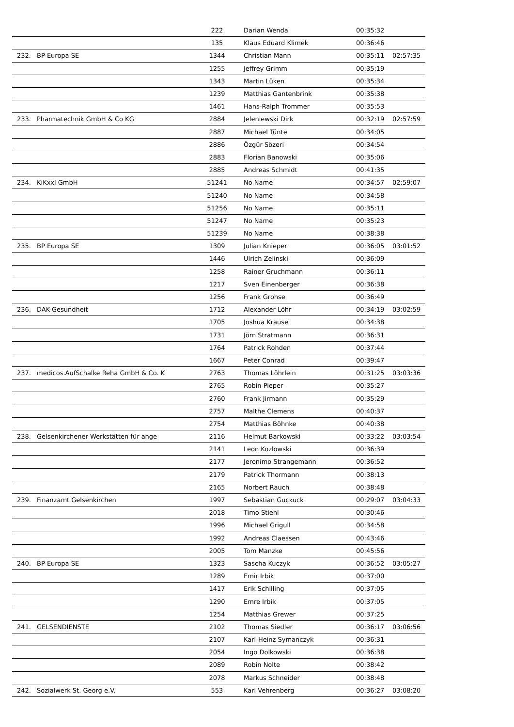| | | 222 | Darian Wenda | 00:35:32 | |
| | | 135 | Klaus Eduard Klimek | 00:36:46 | |
| 232. | BP Europa SE | 1344 | Christian Mann | 00:35:11 | 02:57:35 |
| | | 1255 | Jeffrey Grimm | 00:35:19 | |
| | | 1343 | Martin Lüken | 00:35:34 | |
| | | 1239 | Matthias Gantenbrink | 00:35:38 | |
| | | 1461 | Hans-Ralph Trommer | 00:35:53 | |
| 233. | Pharmatechnik GmbH & Co KG | 2884 | Jeleniewski Dirk | 00:32:19 | 02:57:59 |
| | | 2887 | Michael Tünte | 00:34:05 | |
| | | 2886 | Özgür Sözeri | 00:34:54 | |
| | | 2883 | Florian Banowski | 00:35:06 | |
| | | 2885 | Andreas Schmidt | 00:41:35 | |
| 234. | KiKxxl GmbH | 51241 | No Name | 00:34:57 | 02:59:07 |
| | | 51240 | No Name | 00:34:58 | |
| | | 51256 | No Name | 00:35:11 | |
| | | 51247 | No Name | 00:35:23 | |
| | | 51239 | No Name | 00:38:38 | |
| 235. | BP Europa SE | 1309 | Julian Knieper | 00:36:05 | 03:01:52 |
| | | 1446 | Ulrich Zelinski | 00:36:09 | |
| | | 1258 | Rainer Gruchmann | 00:36:11 | |
| | | 1217 | Sven Einenberger | 00:36:38 | |
| | | 1256 | Frank Grohse | 00:36:49 | |
| 236. | DAK-Gesundheit | 1712 | Alexander Löhr | 00:34:19 | 03:02:59 |
| | | 1705 | Joshua Krause | 00:34:38 | |
| | | 1731 | Jörn Stratmann | 00:36:31 | |
| | | 1764 | Patrick Rohden | 00:37:44 | |
| | | 1667 | Peter Conrad | 00:39:47 | |
| 237. | medicos.AufSchalke Reha GmbH & Co. K | 2763 | Thomas Löhrlein | 00:31:25 | 03:03:36 |
| | | 2765 | Robin Pieper | 00:35:27 | |
| | | 2760 | Frank Jirmann | 00:35:29 | |
| | | 2757 | Malthe Clemens | 00:40:37 | |
| | | 2754 | Matthias Böhnke | 00:40:38 | |
| 238. | Gelsenkirchener Werkstätten für ange | 2116 | Helmut Barkowski | 00:33:22 | 03:03:54 |
| | | 2141 | Leon Kozlowski | 00:36:39 | |
| | | 2177 | Jeronimo Strangemann | 00:36:52 | |
| | | 2179 | Patrick Thormann | 00:38:13 | |
| | | 2165 | Norbert Rauch | 00:38:48 | |
| 239. | Finanzamt Gelsenkirchen | 1997 | Sebastian Guckuck | 00:29:07 | 03:04:33 |
| | | 2018 | Timo Stiehl | 00:30:46 | |
| | | 1996 | Michael Grigull | 00:34:58 | |
| | | 1992 | Andreas Claessen | 00:43:46 | |
| | | 2005 | Tom Manzke | 00:45:56 | |
| 240. | BP Europa SE | 1323 | Sascha Kuczyk | 00:36:52 | 03:05:27 |
| | | 1289 | Emir Irbik | 00:37:00 | |
| | | 1417 | Erik Schilling | 00:37:05 | |
| | | 1290 | Emre Irbik | 00:37:05 | |
| | | 1254 | Matthias Grewer | 00:37:25 | |
| 241. | GELSENDIENSTE | 2102 | Thomas Siedler | 00:36:17 | 03:06:56 |
| | | 2107 | Karl-Heinz Symanczyk | 00:36:31 | |
| | | 2054 | Ingo Dolkowski | 00:36:38 | |
| | | 2089 | Robin Nolte | 00:38:42 | |
| | | 2078 | Markus Schneider | 00:38:48 | |
| 242. | Sozialwerk St. Georg e.V. | 553 | Karl Vehrenberg | 00:36:27 | 03:08:20 |